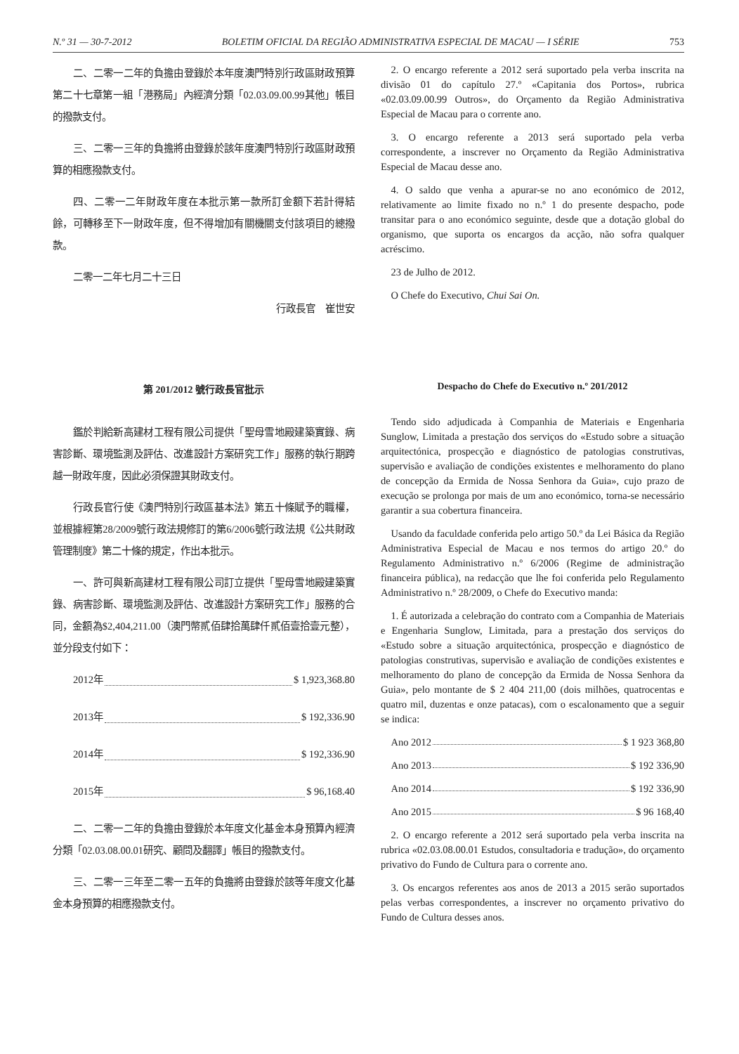N.º 31 — 30-7-2012 BOLETIM OFICIAL DA REGIÃO ADMINISTRATIVA ESPECIAL DE MACAU — I SÉRIE 753
二、二零一二年的負擔由登錄於本年度澳門特別行政區財政預算第二十七章第一組「港務局」內經濟分類「02.03.09.00.99其他」帳目的撥款支付。
三、二零一三年的負擔將由登錄於該年度澳門特別行政區財政預算的相應撥款支付。
四、二零一二年財政年度在本批示第一款所訂金額下若計得結餘，可轉移至下一財政年度，但不得增加有關機關支付該項目的總撥款。
二零一二年七月二十三日
行政長官　崔世安
2. O encargo referente a 2012 será suportado pela verba inscrita na divisão 01 do capítulo 27.º «Capitania dos Portos», rubrica «02.03.09.00.99 Outros», do Orçamento da Região Administrativa Especial de Macau para o corrente ano.
3. O encargo referente a 2013 será suportado pela verba correspondente, a inscrever no Orçamento da Região Administrativa Especial de Macau desse ano.
4. O saldo que venha a apurar-se no ano económico de 2012, relativamente ao limite fixado no n.º 1 do presente despacho, pode transitar para o ano económico seguinte, desde que a dotação global do organismo, que suporta os encargos da acção, não sofra qualquer acréscimo.
23 de Julho de 2012.
O Chefe do Executivo, Chui Sai On.
第 201/2012 號行政長官批示
鑑於判給新高建材工程有限公司提供「聖母雪地殿建築實錄、病害診斷、環境監測及評估、改進設計方案研究工作」服務的執行期跨越一財政年度，因此必須保證其財政支付。
行政長官行使《澳門特別行政區基本法》第五十條賦予的職權，並根據經第28/2009號行政法規修訂的第6/2006號行政法規《公共財政管理制度》第二十條的規定，作出本批示。
一、許可與新高建材工程有限公司訂立提供「聖母雪地殿建築實錄、病害診斷、環境監測及評估、改進設計方案研究工作」服務的合同，金額為$2,404,211.00（澳門幣貳佰肆拾萬肆仟貳佰壹拾壹元整），並分段支付如下：
2012年 $ 1,923,368.80
2013年 $ 192,336.90
2014年 $ 192,336.90
2015年 $ 96,168.40
二、二零一二年的負擔由登錄於本年度文化基金本身預算內經濟分類「02.03.08.00.01研究、顧問及翻譯」帳目的撥款支付。
三、二零一三年至二零一五年的負擔將由登錄於該等年度文化基金本身預算的相應撥款支付。
Despacho do Chefe do Executivo n.º 201/2012
Tendo sido adjudicada à Companhia de Materiais e Engenharia Sunglow, Limitada a prestação dos serviços do «Estudo sobre a situação arquitectónica, prospecção e diagnóstico de patologias construtivas, supervisão e avaliação de condições existentes e melhoramento do plano de concepção da Ermida de Nossa Senhora da Guia», cujo prazo de execução se prolonga por mais de um ano económico, torna-se necessário garantir a sua cobertura financeira.
Usando da faculdade conferida pelo artigo 50.º da Lei Básica da Região Administrativa Especial de Macau e nos termos do artigo 20.º do Regulamento Administrativo n.º 6/2006 (Regime de administração financeira pública), na redacção que lhe foi conferida pelo Regulamento Administrativo n.º 28/2009, o Chefe do Executivo manda:
1. É autorizada a celebração do contrato com a Companhia de Materiais e Engenharia Sunglow, Limitada, para a prestação dos serviços do «Estudo sobre a situação arquitectónica, prospecção e diagnóstico de patologias construtivas, supervisão e avaliação de condições existentes e melhoramento do plano de concepção da Ermida de Nossa Senhora da Guia», pelo montante de $ 2 404 211,00 (dois milhões, quatrocentas e quatro mil, duzentas e onze patacas), com o escalonamento que a seguir se indica:
Ano 2012 $ 1 923 368,80
Ano 2013 $ 192 336,90
Ano 2014 $ 192 336,90
Ano 2015 $ 96 168,40
2. O encargo referente a 2012 será suportado pela verba inscrita na rubrica «02.03.08.00.01 Estudos, consultadoria e tradução», do orçamento privativo do Fundo de Cultura para o corrente ano.
3. Os encargos referentes aos anos de 2013 a 2015 serão suportados pelas verbas correspondentes, a inscrever no orçamento privativo do Fundo de Cultura desses anos.